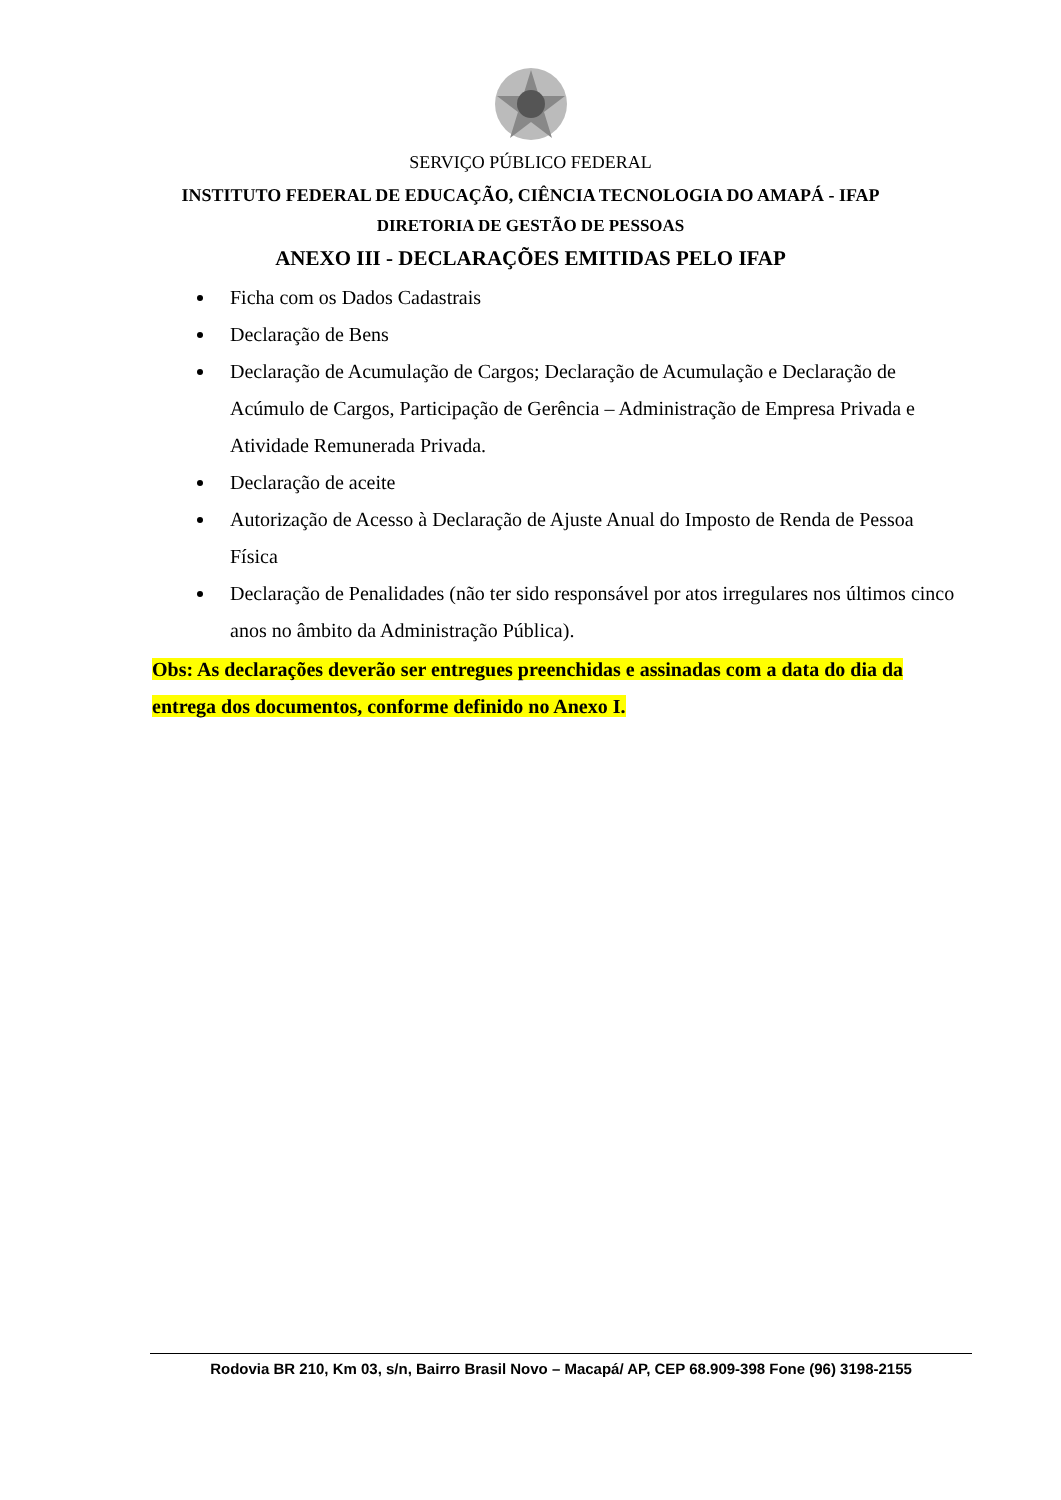SERVIÇO PÚBLICO FEDERAL
INSTITUTO FEDERAL DE EDUCAÇÃO, CIÊNCIA TECNOLOGIA DO AMAPÁ - IFAP
DIRETORIA DE GESTÃO DE PESSOAS
ANEXO III - DECLARAÇÕES EMITIDAS PELO IFAP
Ficha com os Dados Cadastrais
Declaração de Bens
Declaração de Acumulação de Cargos; Declaração de Acumulação e Declaração de Acúmulo de Cargos, Participação de Gerência – Administração de Empresa Privada e Atividade Remunerada Privada.
Declaração de aceite
Autorização de Acesso à Declaração de Ajuste Anual do Imposto de Renda de Pessoa Física
Declaração de Penalidades (não ter sido responsável por atos irregulares nos últimos cinco anos no âmbito da Administração Pública).
Obs: As declarações deverão ser entregues preenchidas e assinadas com a data do dia da entrega dos documentos, conforme definido no Anexo I.
Rodovia BR 210, Km 03, s/n, Bairro Brasil Novo – Macapá/ AP, CEP 68.909-398 Fone (96) 3198-2155